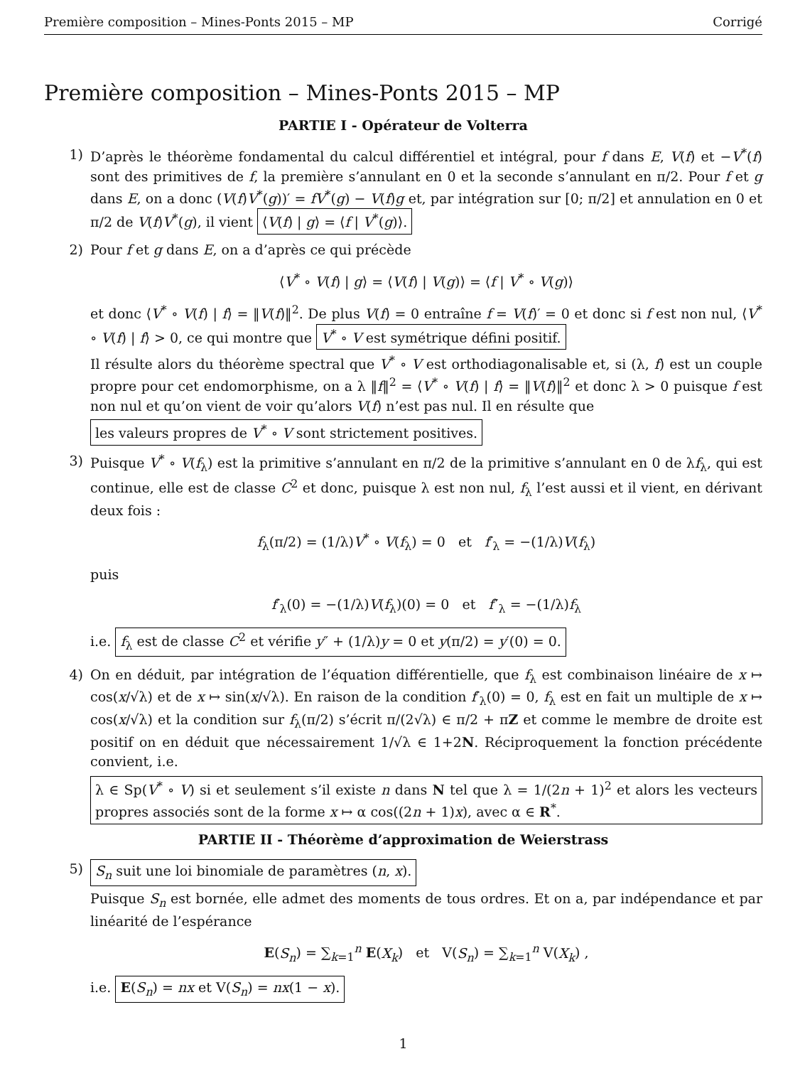Première composition – Mines-Ponts 2015 – MP Corrigé
Première composition – Mines-Ponts 2015 – MP
PARTIE I - Opérateur de Volterra
1) D’après le théorème fondamental du calcul différentiel et intégral, pour f dans E, V(f) et −V<sup>*</sup>(f) sont des primitives de f, la première s’annulant en 0 et la seconde s’annulant en π/2. Pour f et g dans E, on a donc (V(f)V<sup>*</sup>(g))′ = fV<sup>*</sup>(g) − V(f)g et, par intégration sur [0; π/2] et annulation en 0 et π/2 de V(f)V<sup>*</sup>(g), il vient ⟨V(f) | g⟩ = ⟨f | V<sup>*</sup>(g)⟩.
2) Pour f et g dans E, on a d’après ce qui précède
⟨V<sup>*</sup> ∘ V(f) | g⟩ = ⟨V(f) | V(g)⟩ = ⟨f | V<sup>*</sup> ∘ V(g)⟩
et donc ⟨V<sup>*</sup> ∘ V(f) | f⟩ = ‖V(f)‖<sup>2</sup>. De plus V(f) = 0 entraîne f = V(f)′ = 0 et donc si f est non nul, ⟨V<sup>*</sup> ∘ V(f) | f⟩ > 0, ce qui montre que V<sup>*</sup> ∘ V est symétrique défini positif.
Il résulte alors du théorème spectral que V<sup>*</sup> ∘ V est orthodiagonalisable et, si (λ, f) est un couple propre pour cet endomorphisme, on a λ ‖f‖<sup>2</sup> = ⟨V<sup>*</sup> ∘ V(f) | f⟩ = ‖V(f)‖<sup>2</sup> et donc λ > 0 puisque f est non nul et qu’on vient de voir qu’alors V(f) n’est pas nul. Il en résulte que
les valeurs propres de V<sup>*</sup> ∘ V sont strictement positives.
3) Puisque V<sup>*</sup> ∘ V(f<sub>λ</sub>) est la primitive s’annulant en π/2 de la primitive s’annulant en 0 de λf<sub>λ</sub>, qui est continue, elle est de classe C<sup>2</sup> et donc, puisque λ est non nul, f<sub>λ</sub> l’est aussi et il vient, en dérivant deux fois :
f<sub>λ</sub>(π/2) = (1/λ)V<sup>*</sup> ∘ V(f<sub>λ</sub>) = 0 et f′<sub>λ</sub> = −(1/λ)V(f<sub>λ</sub>)
puis
f′<sub>λ</sub>(0) = −(1/λ)V(f<sub>λ</sub>)(0) = 0 et f″<sub>λ</sub> = −(1/λ)f<sub>λ</sub>
i.e. f<sub>λ</sub> est de classe C<sup>2</sup> et vérifie y″ + (1/λ)y = 0 et y(π/2) = y′(0) = 0.
4) On en déduit, par intégration de l’équation différentielle, que f<sub>λ</sub> est combinaison linéaire de x ↦ cos(x/√λ) et de x ↦ sin(x/√λ). En raison de la condition f′<sub>λ</sub>(0) = 0, f<sub>λ</sub> est en fait un multiple de x ↦ cos(x/√λ) et la condition sur f<sub>λ</sub>(π/2) s’écrit π/(2√λ) ∈ π/2 + πZ et comme le membre de droite est positif on en déduit que nécessairement 1/√λ ∈ 1+2N. Réciproquement la fonction précédente convient, i.e.
λ ∈ Sp(V<sup>*</sup> ∘ V) si et seulement s’il existe n dans N tel que λ = 1/(2n + 1)<sup>2</sup> et alors les vecteurs propres associés sont de la forme x ↦ α cos((2n + 1)x), avec α ∈ R<sup>*</sup>.
PARTIE II - Théorème d’approximation de Weierstrass
5) S<sub>n</sub> suit une loi binomiale de paramètres (n, x).
Puisque S<sub>n</sub> est bornée, elle admet des moments de tous ordres. Et on a, par indépendance et par linéarité de l’espérance
E(S<sub>n</sub>) = ∑<sub>k=1</sub><sup>n</sup> E(X<sub>k</sub>) et V(S<sub>n</sub>) = ∑<sub>k=1</sub><sup>n</sup> V(X<sub>k</sub>) ,
i.e. E(S<sub>n</sub>) = nx et V(S<sub>n</sub>) = nx(1 − x).
1